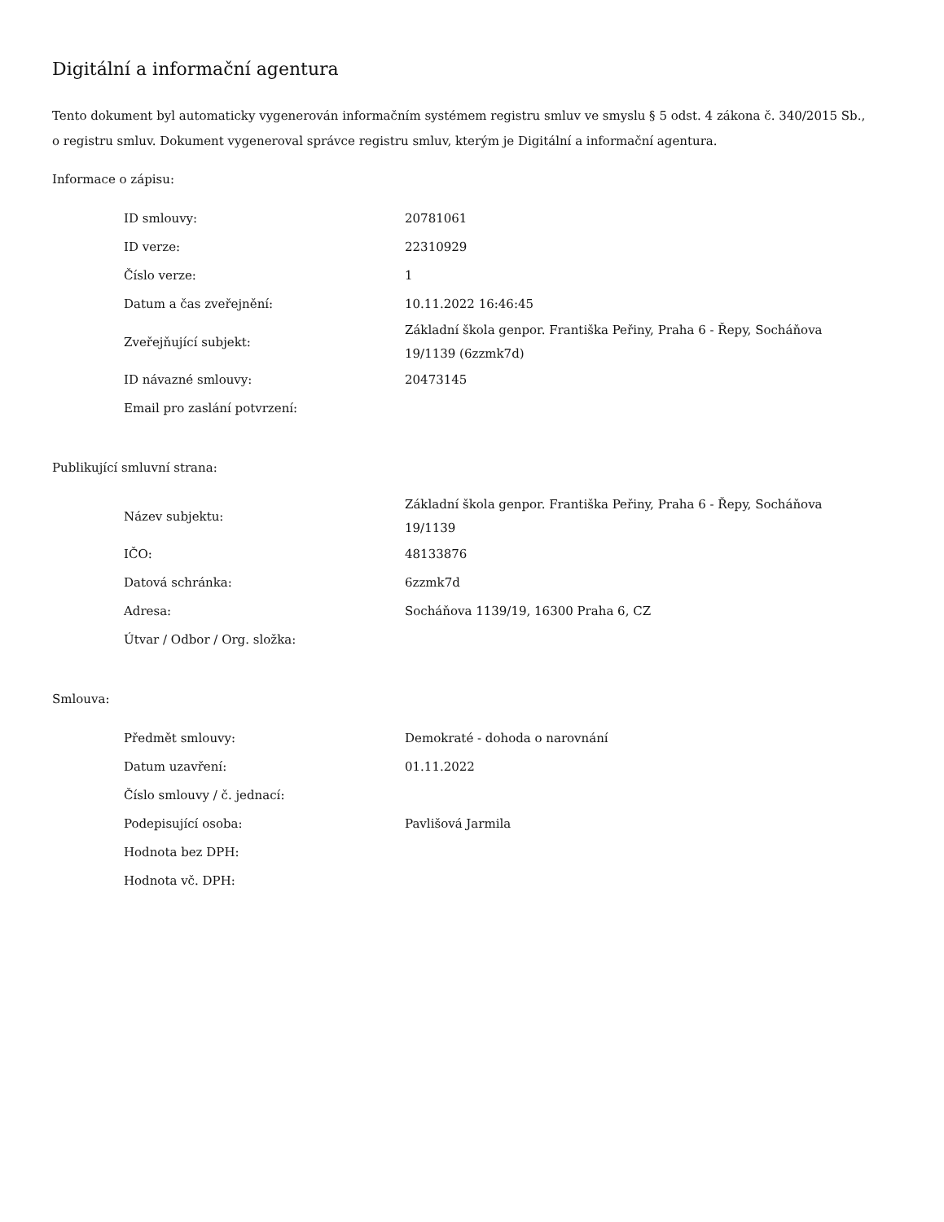Digitální a informační agentura
Tento dokument byl automaticky vygenerován informačním systémem registru smluv ve smyslu § 5 odst. 4 zákona č. 340/2015 Sb., o registru smluv. Dokument vygeneroval správce registru smluv, kterým je Digitální a informační agentura.
Informace o zápisu:
| ID smlouvy: | 20781061 |
| ID verze: | 22310929 |
| Číslo verze: | 1 |
| Datum a čas zveřejnění: | 10.11.2022 16:46:45 |
| Zveřejňující subjekt: | Základní škola genpor. Františka Peřiny, Praha 6 - Řepy, Socháňova 19/1139 (6zzmk7d) |
| ID návazné smlouvy: | 20473145 |
| Email pro zaslání potvrzení: | |
Publikující smluvní strana:
| Název subjektu: | Základní škola genpor. Františka Peřiny, Praha 6 - Řepy, Socháňova 19/1139 |
| IČO: | 48133876 |
| Datová schránka: | 6zzmk7d |
| Adresa: | Socháňova 1139/19, 16300 Praha 6, CZ |
| Útvar / Odbor / Org. složka: | |
Smlouva:
| Předmět smlouvy: | Demokraté - dohoda o narovnání |
| Datum uzavření: | 01.11.2022 |
| Číslo smlouvy / č. jednací: | |
| Podepisující osoba: | Pavlišová Jarmila |
| Hodnota bez DPH: | |
| Hodnota vč. DPH: | |